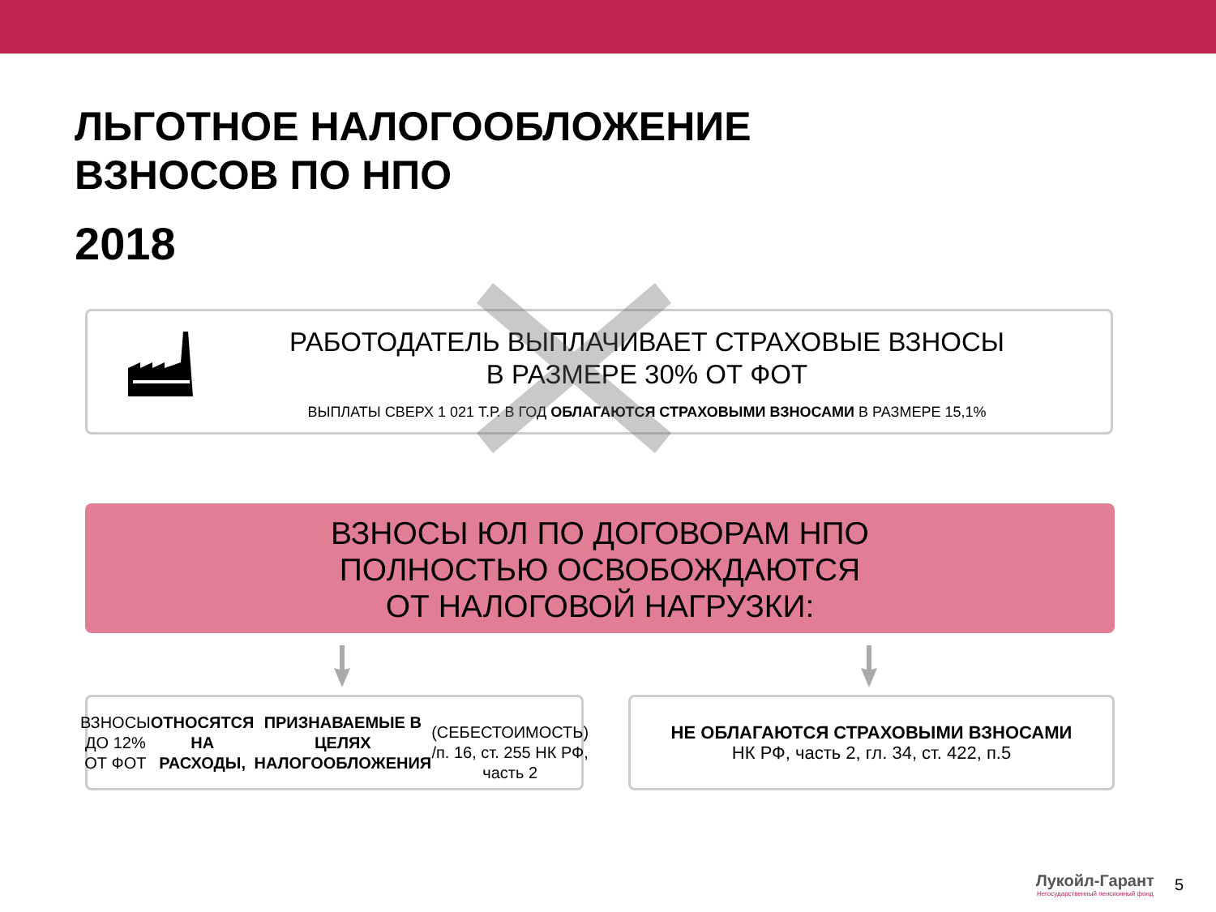ЛЬГОТНОЕ НАЛОГООБЛОЖЕНИЕ
ВЗНОСОВ ПО НПО
2018
РАБОТОДАТЕЛЬ ВЫПЛАЧИВАЕТ СТРАХОВЫЕ ВЗНОСЫ
В РАЗМЕРЕ 30% ОТ ФОТ
ВЫПЛАТЫ СВЕРХ 1 021 Т.Р. В ГОД ОБЛАГАЮТСЯ СТРАХОВЫМИ ВЗНОСАМИ В РАЗМЕРЕ 15,1%
ВЗНОСЫ ЮЛ ПО ДОГОВОРАМ НПО
ПОЛНОСТЬЮ ОСВОБОЖДАЮТСЯ
ОТ НАЛОГОВОЙ НАГРУЗКИ:
ВЗНОСЫ ДО 12% ОТ ФОТ ОТНОСЯТСЯ НА РАСХОДЫ,
ПРИЗНАВАЕМЫЕ В ЦЕЛЯХ НАЛОГООБЛОЖЕНИЯ
(СЕБЕСТОИМОСТЬ) /п. 16, ст. 255 НК РФ, часть 2
НЕ ОБЛАГАЮТСЯ СТРАХОВЫМИ ВЗНОСАМИ
НК РФ, часть 2, гл. 34, ст. 422, п.5
Лукойл-Гарант
Негосударственный пенсионный фонд
5